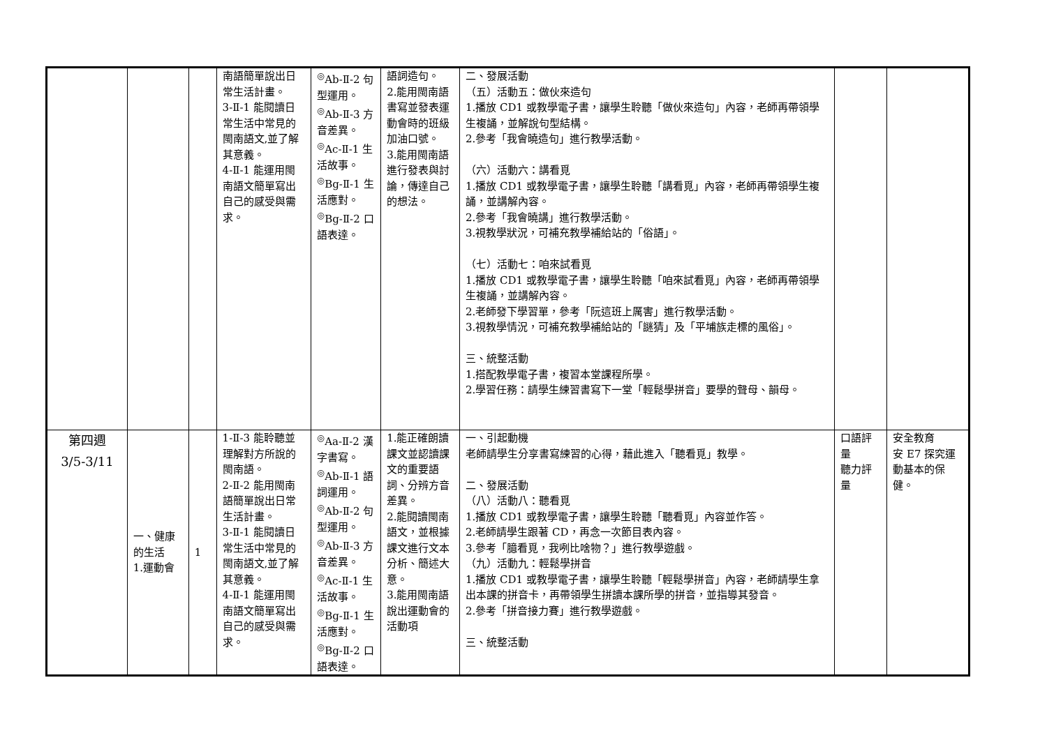| | | | 南語簡單說出日常生活計畫。 3-Ⅱ-1 能閱讀日常生活中常見的閩南語文,並了解其意義。 4-Ⅱ-1 能運用閩南語文簡單寫出自己的感受與需求。 | <sup>◎</sup>Ab-Ⅱ-2 句型運用。 <sup>◎</sup>Ab-Ⅱ-3 方音差異。 <sup>◎</sup>Ac-Ⅱ-1 生活故事。 <sup>◎</sup>Bg-Ⅱ-1 生活應對。 <sup>◎</sup>Bg-Ⅱ-2 口語表達。 | 語詞造句。 2.能用閩南語書寫並發表運動會時的班級加油口號。 3.能用閩南語進行發表與討論，傳達自己的想法。 | 二、發展活動 （五）活動五：做伙來造句 1.播放 CD1 或教學電子書，讓學生聆聽「做伙來造句」內容，老師再帶領學生複誦，並解說句型結構。 2.參考「我會曉造句」進行教學活動。 （六）活動六：講看覓 1.播放 CD1 或教學電子書，讓學生聆聽「講看覓」內容，老師再帶領學生複誦，並講解內容。 2.參考「我會曉講」進行教學活動。 3.視教學狀況，可補充教學補給站的「俗語」。 （七）活動七：咱來試看覓 1.播放 CD1 或教學電子書，讓學生聆聽「咱來試看覓」內容，老師再帶領學生複誦，並講解內容。 2.老師發下學習單，參考「阮這班上厲害」進行教學活動。 3.視教學情況，可補充教學補給站的「謎猜」及「平埔族走標的風俗」。 三、統整活動 1.搭配教學電子書，複習本堂課程所學。 2.學習任務：請學生練習書寫下一堂「輕鬆學拼音」要學的聲母、韻母。 | | |
| 第四週 3/5-3/11 | 一、健康的生活 1.運動會 | 1 | 1-Ⅱ-3 能聆聽並理解對方所說的閩南語。 2-Ⅱ-2 能用閩南語簡單說出日常生活計畫。 3-Ⅱ-1 能閱讀日常生活中常見的閩南語文,並了解其意義。 4-Ⅱ-1 能運用閩南語文簡單寫出自己的感受與需求。 | <sup>◎</sup>Aa-Ⅱ-2 漢字書寫。 <sup>◎</sup>Ab-Ⅱ-1 語詞運用。 <sup>◎</sup>Ab-Ⅱ-2 句型運用。 <sup>◎</sup>Ab-Ⅱ-3 方音差異。 <sup>◎</sup>Ac-Ⅱ-1 生活故事。 <sup>◎</sup>Bg-Ⅱ-1 生活應對。 <sup>◎</sup>Bg-Ⅱ-2 口語表達。 | 1.能正確朗讀課文並認讀課文的重要語詞、分辨方音差異。 2.能閱讀閩南語文，並根據課文進行文本分析、簡述大意。 3.能用閩南語說出運動會的活動項 | 一、引起動機 老師請學生分享書寫練習的心得，藉此進入「聽看覓」教學。 二、發展活動 （八）活動八：聽看覓 1.播放 CD1 或教學電子書，讓學生聆聽「聽看覓」內容並作答。 2.老師請學生跟著 CD，再念一次節目表內容。 3.參考「臆看覓，我咧比啥物？」進行教學遊戲。 （九）活動九：輕鬆學拼音 1.播放 CD1 或教學電子書，讓學生聆聽「輕鬆學拼音」內容，老師請學生拿出本課的拼音卡，再帶領學生拼讀本課所學的拼音，並指導其發音。 2.參考「拼音接力賽」進行教學遊戲。 三、統整活動 | 口語評量 聽力評量 | 安全教育 安 E7 探究運動基本的保健。 |